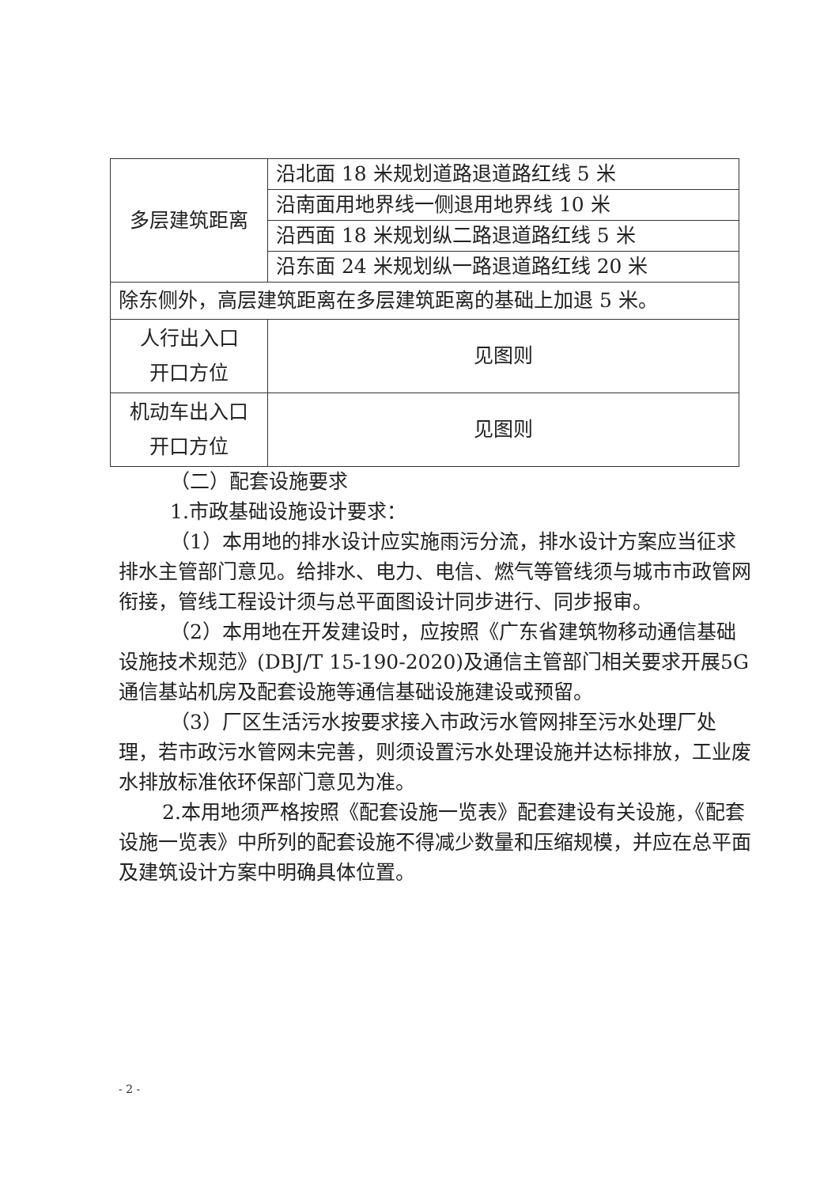| 多层建筑距离 | 沿北面 18 米规划道路退道路红线 5 米 |
| | 沿南面用地界线一侧退用地界线 10 米 |
| | 沿西面 18 米规划纵二路退道路红线 5 米 |
| | 沿东面 24 米规划纵一路退道路红线 20 米 |
| 除东侧外，高层建筑距离在多层建筑距离的基础上加退 5 米。 | |
| 人行出入口 开口方位 | 见图则 |
| 机动车出入口 开口方位 | 见图则 |
（二）配套设施要求
1.市政基础设施设计要求：
（1）本用地的排水设计应实施雨污分流，排水设计方案应当征求排水主管部门意见。给排水、电力、电信、燃气等管线须与城市市政管网衔接，管线工程设计须与总平面图设计同步进行、同步报审。
（2）本用地在开发建设时，应按照《广东省建筑物移动通信基础设施技术规范》(DBJ/T 15-190-2020)及通信主管部门相关要求开展5G通信基站机房及配套设施等通信基础设施建设或预留。
（3）厂区生活污水按要求接入市政污水管网排至污水处理厂处理，若市政污水管网未完善，则须设置污水处理设施并达标排放，工业废水排放标准依环保部门意见为准。
2.本用地须严格按照《配套设施一览表》配套建设有关设施，《配套设施一览表》中所列的配套设施不得减少数量和压缩规模，并应在总平面及建筑设计方案中明确具体位置。
- 2 -